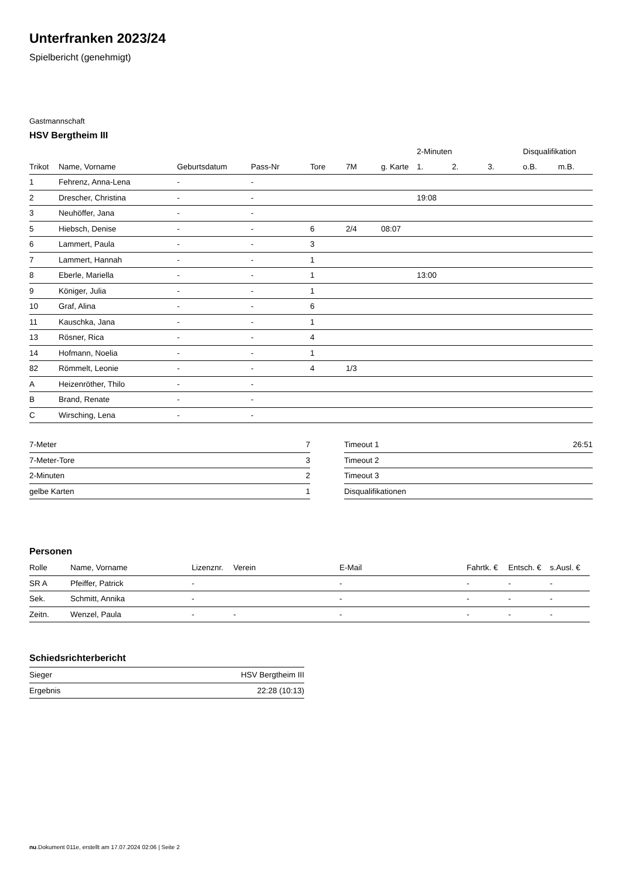Unterfranken 2023/24
Spielbericht (genehmigt)
Gastmannschaft
HSV Bergtheim III
| | | | | | | | 2-Minuten | | | Disqualifikation | |
| --- | --- | --- | --- | --- | --- | --- | --- | --- | --- | --- | --- |
| Trikot | Name, Vorname | Geburtsdatum | Pass-Nr | Tore | 7M | g. Karte | 1. | 2. | 3. | o.B. | m.B. |
| 1 | Fehrenz, Anna-Lena | - | - | | | | | | | | |
| 2 | Drescher, Christina | - | - | | | | 19:08 | | | | |
| 3 | Neuhöffer, Jana | - | - | | | | | | | | |
| 5 | Hiebsch, Denise | - | - | 6 | 2/4 | 08:07 | | | | | |
| 6 | Lammert, Paula | - | - | 3 | | | | | | | |
| 7 | Lammert, Hannah | - | - | 1 | | | | | | | |
| 8 | Eberle, Mariella | - | - | 1 | | | 13:00 | | | | |
| 9 | Königer, Julia | - | - | 1 | | | | | | | |
| 10 | Graf, Alina | - | - | 6 | | | | | | | |
| 11 | Kauschka, Jana | - | - | 1 | | | | | | | |
| 13 | Rösner, Rica | - | - | 4 | | | | | | | |
| 14 | Hofmann, Noelia | - | - | 1 | | | | | | | |
| 82 | Römmelt, Leonie | - | - | 4 | 1/3 | | | | | | |
| A | Heizenröther, Thilo | - | - | | | | | | | | |
| B | Brand, Renate | - | - | | | | | | | | |
| C | Wirsching, Lena | - | - | | | | | | | | |
| 7-Meter | 7 |
| 7-Meter-Tore | 3 |
| 2-Minuten | 2 |
| gelbe Karten | 1 |
| Timeout 1 | 26:51 |
| Timeout 2 | |
| Timeout 3 | |
| Disqualifikationen | |
Personen
| Rolle | Name, Vorname | Lizenznr. | Verein | E-Mail | Fahrtk. € | Entsch. € | s.Ausl. € |
| --- | --- | --- | --- | --- | --- | --- | --- |
| SR A | Pfeiffer, Patrick | - | | - | - | - | - |
| Sek. | Schmitt, Annika | - | | - | - | - | - |
| Zeitn. | Wenzel, Paula | - | - | - | - | - | - |
Schiedsrichterbericht
| Sieger | HSV Bergtheim III |
| Ergebnis | 22:28 (10:13) |
nu.Dokument 011e, erstellt am 17.07.2024 02:06 | Seite 2